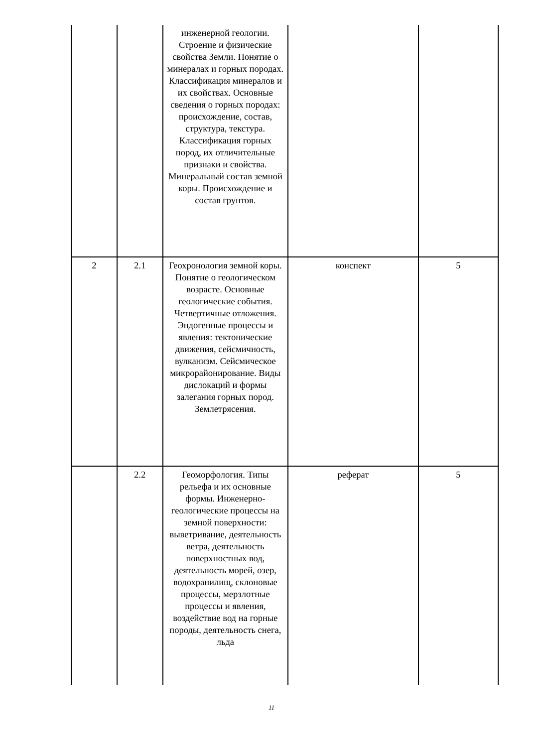| | | инженерной геологии. Строение и физические свойства Земли. Понятие о минералах и горных породах. Классификация минералов и их свойствах. Основные сведения о горных породах: происхождение, состав, структура, текстура. Классификация горных пород, их отличительные признаки и свойства. Минеральный состав земной коры. Происхождение и состав грунтов. | | |
| 2 | 2.1 | Геохронология земной коры. Понятие о геологическом возрасте. Основные геологические события. Четвертичные отложения. Эндогенные процессы и явления: тектонические движения, сейсмичность, вулканизм. Сейсмическое микрорайонирование. Виды дислокаций и формы залегания горных пород. Землетрясения. | конспект | 5 |
| | 2.2 | Геоморфология. Типы рельефа и их основные формы. Инженерно-геологические процессы на земной поверхности: выветривание, деятельность ветра, деятельность поверхностных вод, деятельность морей, озер, водохранилищ, склоновые процессы, мерзлотные процессы и явления, воздействие вод на горные породы, деятельность снега, льда | реферат | 5 |
11